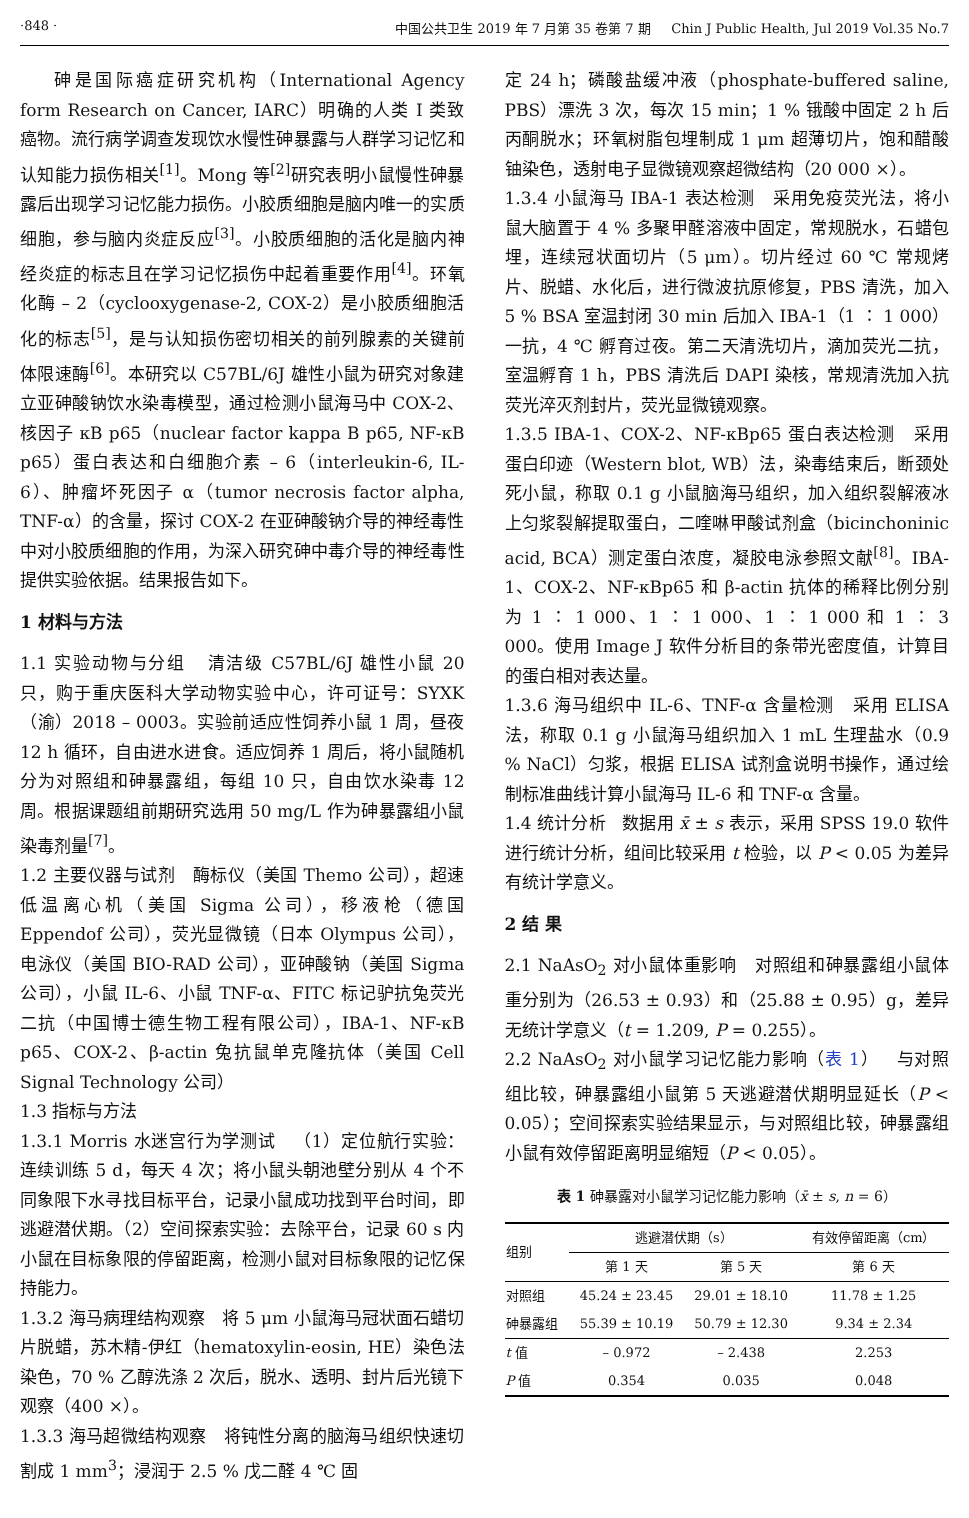·848 · 中国公共卫生 2019 年 7 月第 35 卷第 7 期 Chin J Public Health, Jul 2019 Vol.35 No.7
砷是国际癌症研究机构（International Agency form Research on Cancer, IARC）明确的人类 I 类致癌物。流行病学调查发现饮水慢性砷暴露与人群学习记忆和认知能力损伤相关<sup>[1]</sup>。Mong 等<sup>[2]</sup>研究表明小鼠慢性砷暴露后出现学习记忆能力损伤。小胶质细胞是脑内唯一的实质细胞，参与脑内炎症反应<sup>[3]</sup>。小胶质细胞的活化是脑内神经炎症的标志且在学习记忆损伤中起着重要作用<sup>[4]</sup>。环氧化酶 – 2（cyclooxygenase-2, COX-2）是小胶质细胞活化的标志<sup>[5]</sup>，是与认知损伤密切相关的前列腺素的关键前体限速酶<sup>[6]</sup>。本研究以 C57BL/6J 雄性小鼠为研究对象建立亚砷酸钠饮水染毒模型，通过检测小鼠海马中 COX-2、核因子 κB p65（nuclear factor kappa B p65, NF-κB p65）蛋白表达和白细胞介素 – 6（interleukin-6, IL-6）、肿瘤坏死因子 α（tumor necrosis factor alpha, TNF-α）的含量，探讨 COX-2 在亚砷酸钠介导的神经毒性中对小胶质细胞的作用，为深入研究砷中毒介导的神经毒性提供实验依据。结果报告如下。
1 材料与方法
1.1 实验动物与分组 清洁级 C57BL/6J 雄性小鼠 20 只，购于重庆医科大学动物实验中心，许可证号：SYXK（渝）2018 – 0003。实验前适应性饲养小鼠 1 周，昼夜 12 h 循环，自由进水进食。适应饲养 1 周后，将小鼠随机分为对照组和砷暴露组，每组 10 只，自由饮水染毒 12 周。根据课题组前期研究选用 50 mg/L 作为砷暴露组小鼠染毒剂量<sup>[7]</sup>。
1.2 主要仪器与试剂 酶标仪（美国 Themo 公司），超速低温离心机（美国 Sigma 公司），移液枪（德国 Eppendof 公司），荧光显微镜（日本 Olympus 公司），电泳仪（美国 BIO-RAD 公司），亚砷酸钠（美国 Sigma 公司），小鼠 IL-6、小鼠 TNF-α、FITC 标记驴抗兔荧光二抗（中国博士德生物工程有限公司），IBA-1、NF-κB p65、COX-2、β-actin 兔抗鼠单克隆抗体（美国 Cell Signal Technology 公司）
1.3 指标与方法
1.3.1 Morris 水迷宫行为学测试 （1）定位航行实验：连续训练 5 d，每天 4 次；将小鼠头朝池壁分别从 4 个不同象限下水寻找目标平台，记录小鼠成功找到平台时间，即逃避潜伏期。（2）空间探索实验：去除平台，记录 60 s 内小鼠在目标象限的停留距离，检测小鼠对目标象限的记忆保持能力。
1.3.2 海马病理结构观察 将 5 μm 小鼠海马冠状面石蜡切片脱蜡，苏木精-伊红（hematoxylin-eosin, HE）染色法染色，70 % 乙醇洗涤 2 次后，脱水、透明、封片后光镜下观察（400 ×）。
1.3.3 海马超微结构观察 将钝性分离的脑海马组织快速切割成 1 mm<sup>3</sup>；浸润于 2.5 % 戊二醛 4 ℃ 固
定 24 h；磷酸盐缓冲液（phosphate-buffered saline, PBS）漂洗 3 次，每次 15 min；1 % 锇酸中固定 2 h 后丙酮脱水；环氧树脂包埋制成 1 μm 超薄切片，饱和醋酸铀染色，透射电子显微镜观察超微结构（20 000 ×）。
1.3.4 小鼠海马 IBA-1 表达检测 采用免疫荧光法，将小鼠大脑置于 4 % 多聚甲醛溶液中固定，常规脱水，石蜡包埋，连续冠状面切片（5 μm）。切片经过 60 ℃ 常规烤片、脱蜡、水化后，进行微波抗原修复，PBS 清洗，加入 5 % BSA 室温封闭 30 min 后加入 IBA-1（1 ∶ 1 000）一抗，4 ℃ 孵育过夜。第二天清洗切片，滴加荧光二抗，室温孵育 1 h，PBS 清洗后 DAPI 染核，常规清洗加入抗荧光淬灭剂封片，荧光显微镜观察。
1.3.5 IBA-1、COX-2、NF-κBp65 蛋白表达检测 采用蛋白印迹（Western blot, WB）法，染毒结束后，断颈处死小鼠，称取 0.1 g 小鼠脑海马组织，加入组织裂解液冰上匀浆裂解提取蛋白，二喹啉甲酸试剂盒（bicinchoninic acid, BCA）测定蛋白浓度，凝胶电泳参照文献<sup>[8]</sup>。IBA-1、COX-2、NF-κBp65 和 β-actin 抗体的稀释比例分别为 1 ∶ 1 000、1 ∶ 1 000、1 ∶ 1 000 和 1 ∶ 3 000。使用 Image J 软件分析目的条带光密度值，计算目的蛋白相对表达量。
1.3.6 海马组织中 IL-6、TNF-α 含量检测 采用 ELISA 法，称取 0.1 g 小鼠海马组织加入 1 mL 生理盐水（0.9 % NaCl）匀浆，根据 ELISA 试剂盒说明书操作，通过绘制标准曲线计算小鼠海马 IL-6 和 TNF-α 含量。
1.4 统计分析 数据用 x̄ ± s 表示，采用 SPSS 19.0 软件进行统计分析，组间比较采用 t 检验，以 P < 0.05 为差异有统计学意义。
2 结 果
2.1 NaAsO<sub>2</sub> 对小鼠体重影响 对照组和砷暴露组小鼠体重分别为（26.53 ± 0.93）和（25.88 ± 0.95）g，差异无统计学意义（t = 1.209, P = 0.255）。
2.2 NaAsO<sub>2</sub> 对小鼠学习记忆能力影响（表 1） 与对照组比较，砷暴露组小鼠第 5 天逃避潜伏期明显延长（P < 0.05）；空间探索实验结果显示，与对照组比较，砷暴露组小鼠有效停留距离明显缩短（P < 0.05）。
表 1 砷暴露对小鼠学习记忆能力影响（x̄ ± s, n = 6）
| 组别 | 逃避潜伏期（s） | | 有效停留距离（cm） |
| --- | --- | --- | --- |
| | 第 1 天 | 第 5 天 | 第 6 天 |
| 对照组 | 45.24 ± 23.45 | 29.01 ± 18.10 | 11.78 ± 1.25 |
| 砷暴露组 | 55.39 ± 10.19 | 50.79 ± 12.30 | 9.34 ± 2.34 |
| t 值 | – 0.972 | – 2.438 | 2.253 |
| P 值 | 0.354 | 0.035 | 0.048 |